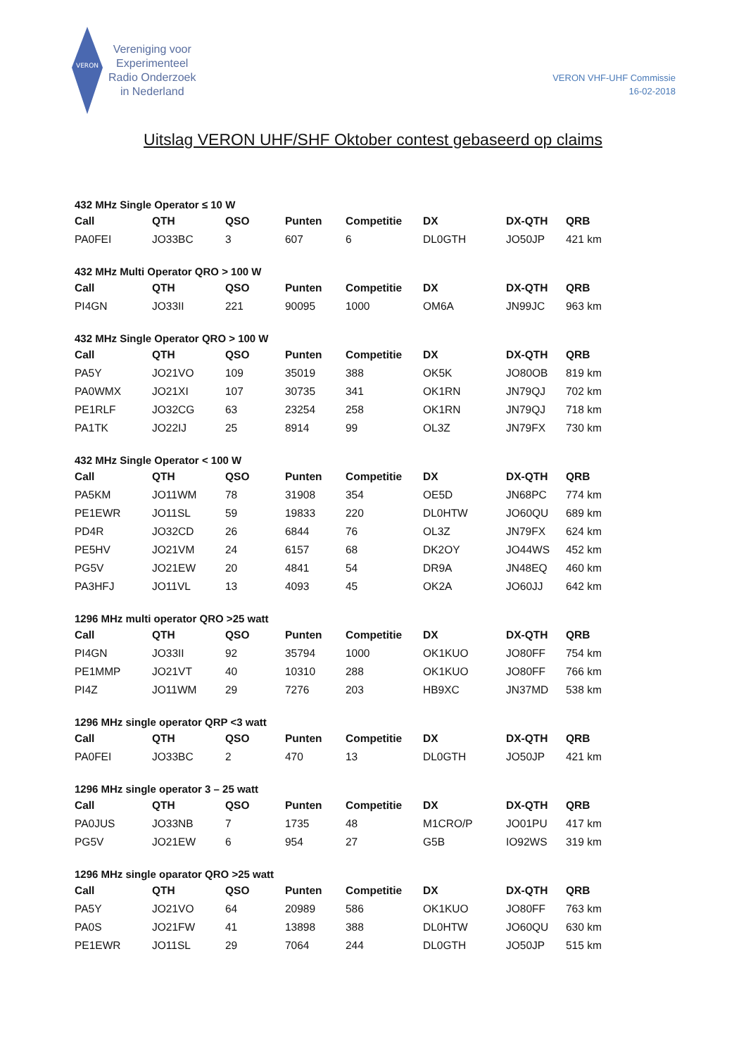VERON
Vereniging voor
Experimenteel
Radio Onderzoek
in Nederland
VERON VHF-UHF Commissie
16-02-2018
Uitslag VERON UHF/SHF Oktober contest gebaseerd op claims
432 MHz Single Operator ≤ 10 W
| Call | QTH | QSO | Punten | Competitie | DX | DX-QTH | QRB |
| --- | --- | --- | --- | --- | --- | --- | --- |
| PA0FEI | JO33BC | 3 | 607 | 6 | DL0GTH | JO50JP | 421 km |
432 MHz Multi Operator QRO > 100 W
| Call | QTH | QSO | Punten | Competitie | DX | DX-QTH | QRB |
| --- | --- | --- | --- | --- | --- | --- | --- |
| PI4GN | JO33II | 221 | 90095 | 1000 | OM6A | JN99JC | 963 km |
432 MHz Single Operator QRO > 100 W
| Call | QTH | QSO | Punten | Competitie | DX | DX-QTH | QRB |
| --- | --- | --- | --- | --- | --- | --- | --- |
| PA5Y | JO21VO | 109 | 35019 | 388 | OK5K | JO80OB | 819 km |
| PA0WMX | JO21XI | 107 | 30735 | 341 | OK1RN | JN79QJ | 702 km |
| PE1RLF | JO32CG | 63 | 23254 | 258 | OK1RN | JN79QJ | 718 km |
| PA1TK | JO22IJ | 25 | 8914 | 99 | OL3Z | JN79FX | 730 km |
432 MHz Single Operator < 100 W
| Call | QTH | QSO | Punten | Competitie | DX | DX-QTH | QRB |
| --- | --- | --- | --- | --- | --- | --- | --- |
| PA5KM | JO11WM | 78 | 31908 | 354 | OE5D | JN68PC | 774 km |
| PE1EWR | JO11SL | 59 | 19833 | 220 | DL0HTW | JO60QU | 689 km |
| PD4R | JO32CD | 26 | 6844 | 76 | OL3Z | JN79FX | 624 km |
| PE5HV | JO21VM | 24 | 6157 | 68 | DK2OY | JO44WS | 452 km |
| PG5V | JO21EW | 20 | 4841 | 54 | DR9A | JN48EQ | 460 km |
| PA3HFJ | JO11VL | 13 | 4093 | 45 | OK2A | JO60JJ | 642 km |
1296 MHz multi operator QRO >25 watt
| Call | QTH | QSO | Punten | Competitie | DX | DX-QTH | QRB |
| --- | --- | --- | --- | --- | --- | --- | --- |
| PI4GN | JO33II | 92 | 35794 | 1000 | OK1KUO | JO80FF | 754 km |
| PE1MMP | JO21VT | 40 | 10310 | 288 | OK1KUO | JO80FF | 766 km |
| PI4Z | JO11WM | 29 | 7276 | 203 | HB9XC | JN37MD | 538 km |
1296 MHz single operator QRP <3 watt
| Call | QTH | QSO | Punten | Competitie | DX | DX-QTH | QRB |
| --- | --- | --- | --- | --- | --- | --- | --- |
| PA0FEI | JO33BC | 2 | 470 | 13 | DL0GTH | JO50JP | 421 km |
1296 MHz single operator 3 – 25 watt
| Call | QTH | QSO | Punten | Competitie | DX | DX-QTH | QRB |
| --- | --- | --- | --- | --- | --- | --- | --- |
| PA0JUS | JO33NB | 7 | 1735 | 48 | M1CRO/P | JO01PU | 417 km |
| PG5V | JO21EW | 6 | 954 | 27 | G5B | IO92WS | 319 km |
1296 MHz single oparator QRO >25 watt
| Call | QTH | QSO | Punten | Competitie | DX | DX-QTH | QRB |
| --- | --- | --- | --- | --- | --- | --- | --- |
| PA5Y | JO21VO | 64 | 20989 | 586 | OK1KUO | JO80FF | 763 km |
| PA0S | JO21FW | 41 | 13898 | 388 | DL0HTW | JO60QU | 630 km |
| PE1EWR | JO11SL | 29 | 7064 | 244 | DL0GTH | JO50JP | 515 km |